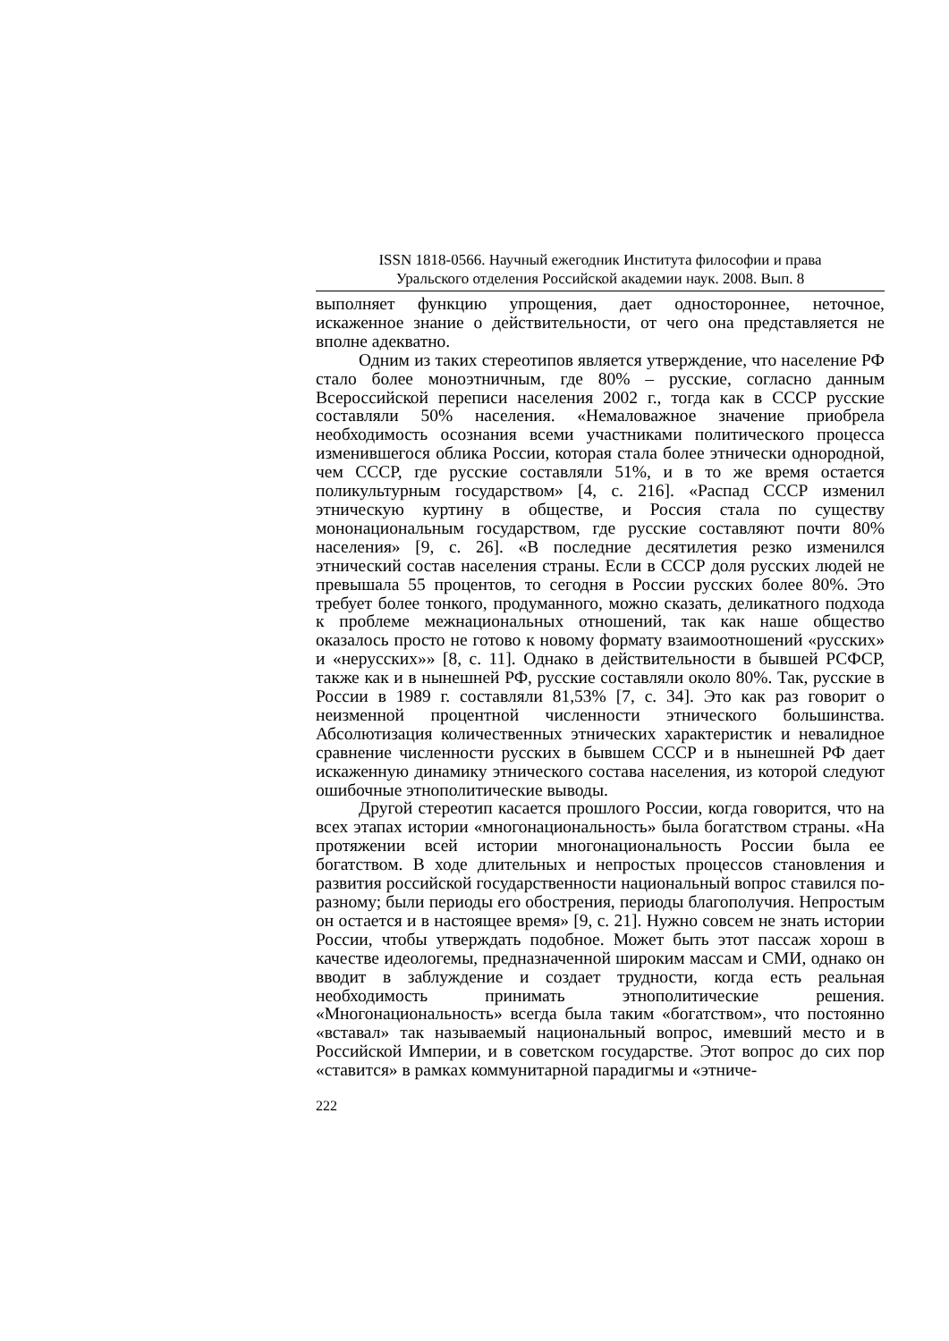ISSN 1818-0566. Научный ежегодник Института философии и права
Уральского отделения Российской академии наук. 2008. Вып. 8
выполняет функцию упрощения, дает одностороннее, неточное, искаженное знание о действительности, от чего она представляется не вполне адекватно.
Одним из таких стереотипов является утверждение, что население РФ стало более моноэтничным, где 80% – русские, согласно данным Всероссийской переписи населения 2002 г., тогда как в СССР русские составляли 50% населения. «Немаловажное значение приобрела необходимость осознания всеми участниками политического процесса изменившегося облика России, которая стала более этнически однородной, чем СССР, где русские составляли 51%, и в то же время остается поликультурным государством» [4, с. 216]. «Распад СССР изменил этническую куртину в обществе, и Россия стала по существу мононациональным государством, где русские составляют почти 80% населения» [9, с. 26]. «В последние десятилетия резко изменился этнический состав населения страны. Если в СССР доля русских людей не превышала 55 процентов, то сегодня в России русских более 80%. Это требует более тонкого, продуманного, можно сказать, деликатного подхода к проблеме межнациональных отношений, так как наше общество оказалось просто не готово к новому формату взаимоотношений «русских» и «нерусских»» [8, с. 11]. Однако в действительности в бывшей РСФСР, также как и в нынешней РФ, русские составляли около 80%. Так, русские в России в 1989 г. составляли 81,53% [7, с. 34]. Это как раз говорит о неизменной процентной численности этнического большинства. Абсолютизация количественных этнических характеристик и невалидное сравнение численности русских в бывшем СССР и в нынешней РФ дает искаженную динамику этнического состава населения, из которой следуют ошибочные этнополитические выводы.
Другой стереотип касается прошлого России, когда говорится, что на всех этапах истории «многонациональность» была богатством страны. «На протяжении всей истории многонациональность России была ее богатством. В ходе длительных и непростых процессов становления и развития российской государственности национальный вопрос ставился по-разному; были периоды его обострения, периоды благополучия. Непростым он остается и в настоящее время» [9, с. 21]. Нужно совсем не знать истории России, чтобы утверждать подобное. Может быть этот пассаж хорош в качестве идеологемы, предназначенной широким массам и СМИ, однако он вводит в заблуждение и создает трудности, когда есть реальная необходимость принимать этнополитические решения. «Многонациональность» всегда была таким «богатством», что постоянно «вставал» так называемый национальный вопрос, имевший место и в Российской Империи, и в советском государстве. Этот вопрос до сих пор «ставится» в рамках коммунитарной парадигмы и «этниче-
222